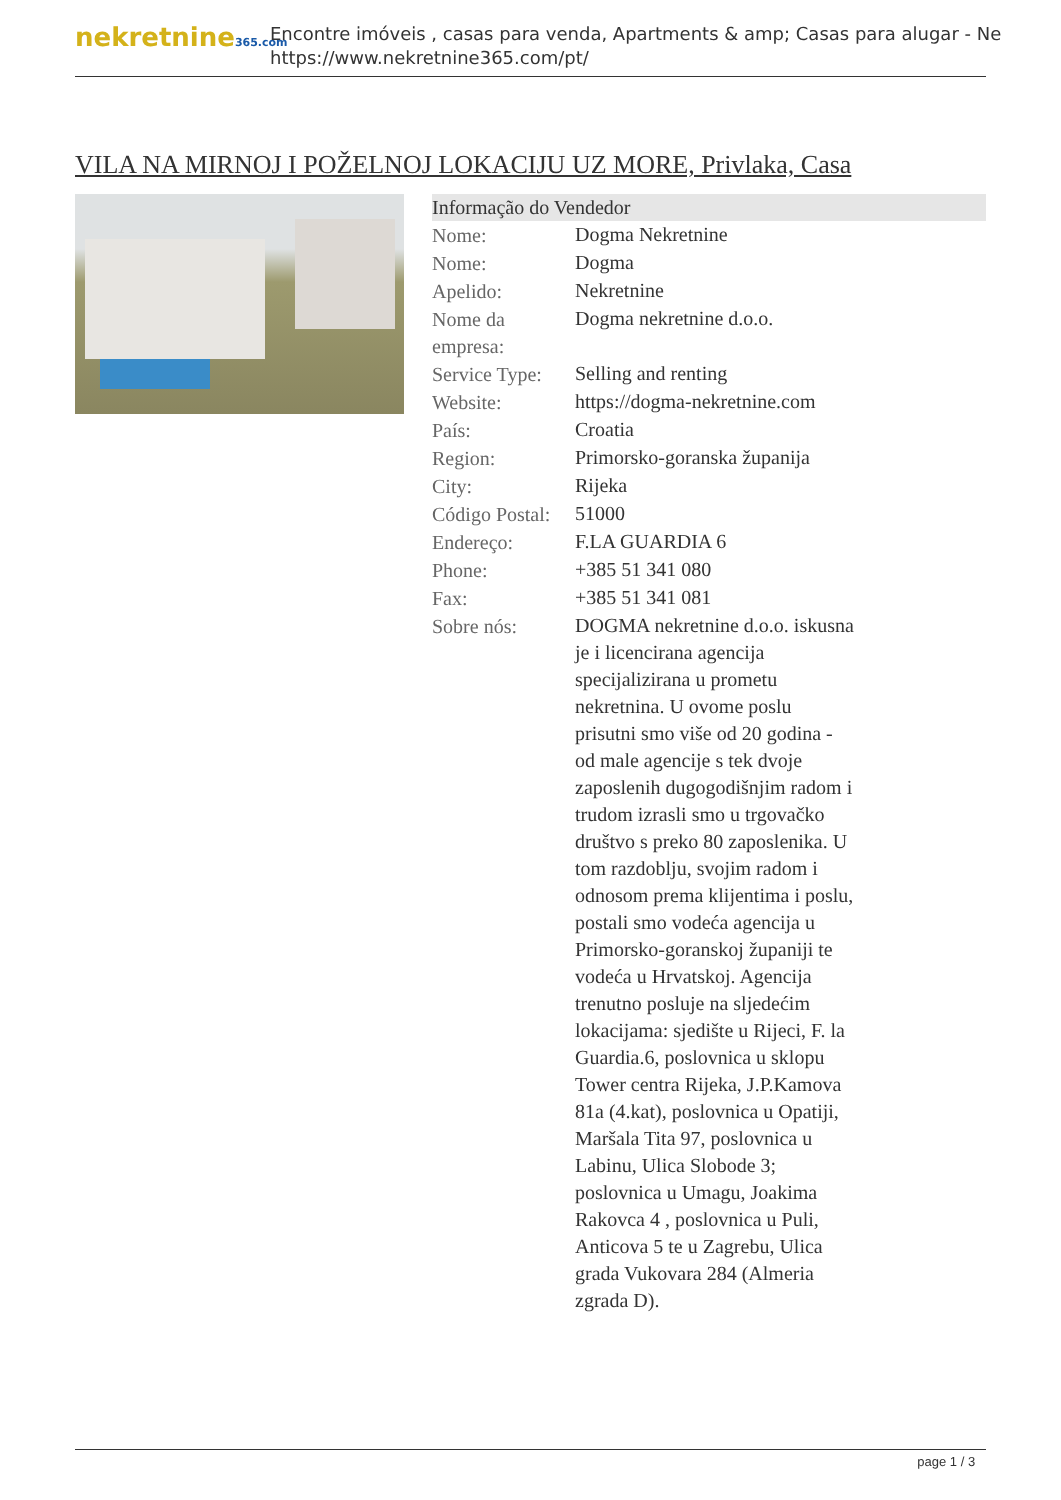nekretnine365.com
Encontre imóveis , casas para venda, Apartments & amp; Casas para alugar - Ne
https://www.nekretnine365.com/pt/
VILA NA MIRNOJ I POŽELNOJ LOKACIJU UZ MORE, Privlaka, Casa
Informação do Vendedor
| Nome: | Dogma Nekretnine |
| Nome: | Dogma |
| Apelido: | Nekretnine |
| Nome da empresa: | Dogma nekretnine d.o.o. |
| Service Type: | Selling and renting |
| Website: | https://dogma-nekretnine.com |
| País: | Croatia |
| Region: | Primorsko-goranska županija |
| City: | Rijeka |
| Código Postal: | 51000 |
| Endereço: | F.LA GUARDIA 6 |
| Phone: | +385 51 341 080 |
| Fax: | +385 51 341 081 |
| Sobre nós: | DOGMA nekretnine d.o.o. iskusna je i licencirana agencija specijalizirana u prometu nekretnina. U ovome poslu prisutni smo više od 20 godina - od male agencije s tek dvoje zaposlenih dugogodišnjim radom i trudom izrasli smo u trgovačko društvo s preko 80 zaposlenika. U tom razdoblju, svojim radom i odnosom prema klijentima i poslu, postali smo vodeća agencija u Primorsko-goranskoj županiji te vodeća u Hrvatskoj. Agencija trenutno posluje na sljedećim lokacijama: sjedište u Rijeci, F. la Guardia.6, poslovnica u sklopu Tower centra Rijeka, J.P.Kamova 81a (4.kat), poslovnica u Opatiji, Maršala Tita 97, poslovnica u Labinu, Ulica Slobode 3; poslovnica u Umagu, Joakima Rakovca 4 , poslovnica u Puli, Anticova 5 te u Zagrebu, Ulica grada Vukovara 284 (Almeria zgrada D). |
page 1 / 3